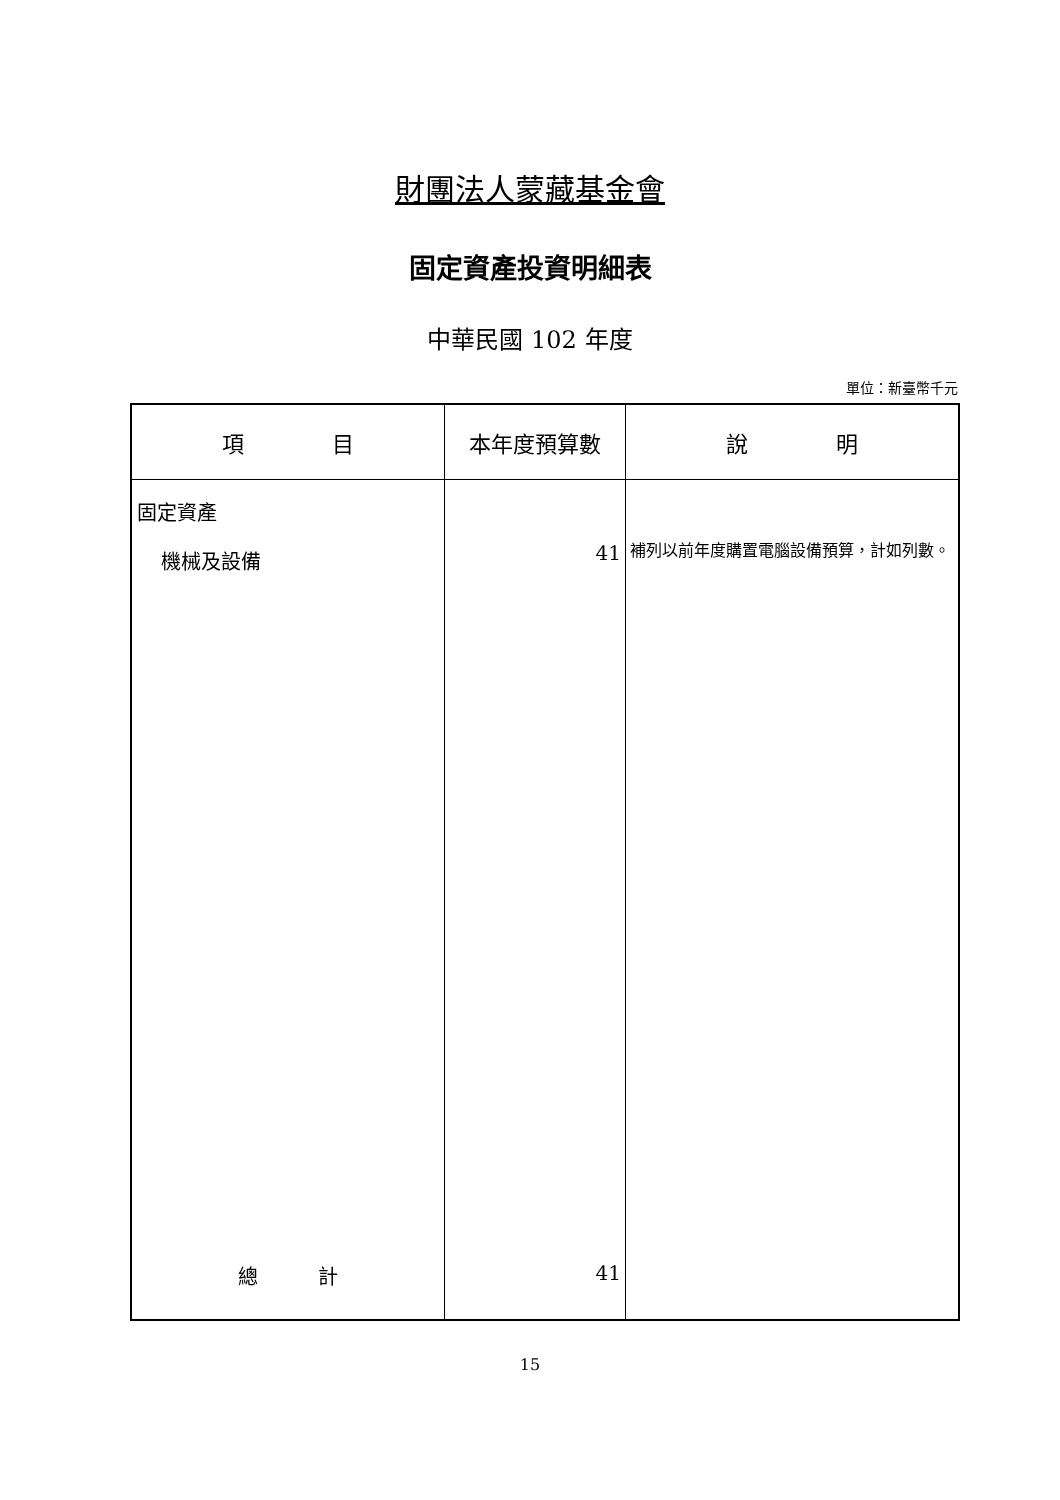財團法人蒙藏基金會
固定資產投資明細表
中華民國 102 年度
單位：新臺幣千元
| 項 目 | 本年度預算數 | 說 明 |
| --- | --- | --- |
| 固定資產 機械及設備 | 41 | 補列以前年度購置電腦設備預算，計如列數。 |
| 總 計 | 41 | |
15